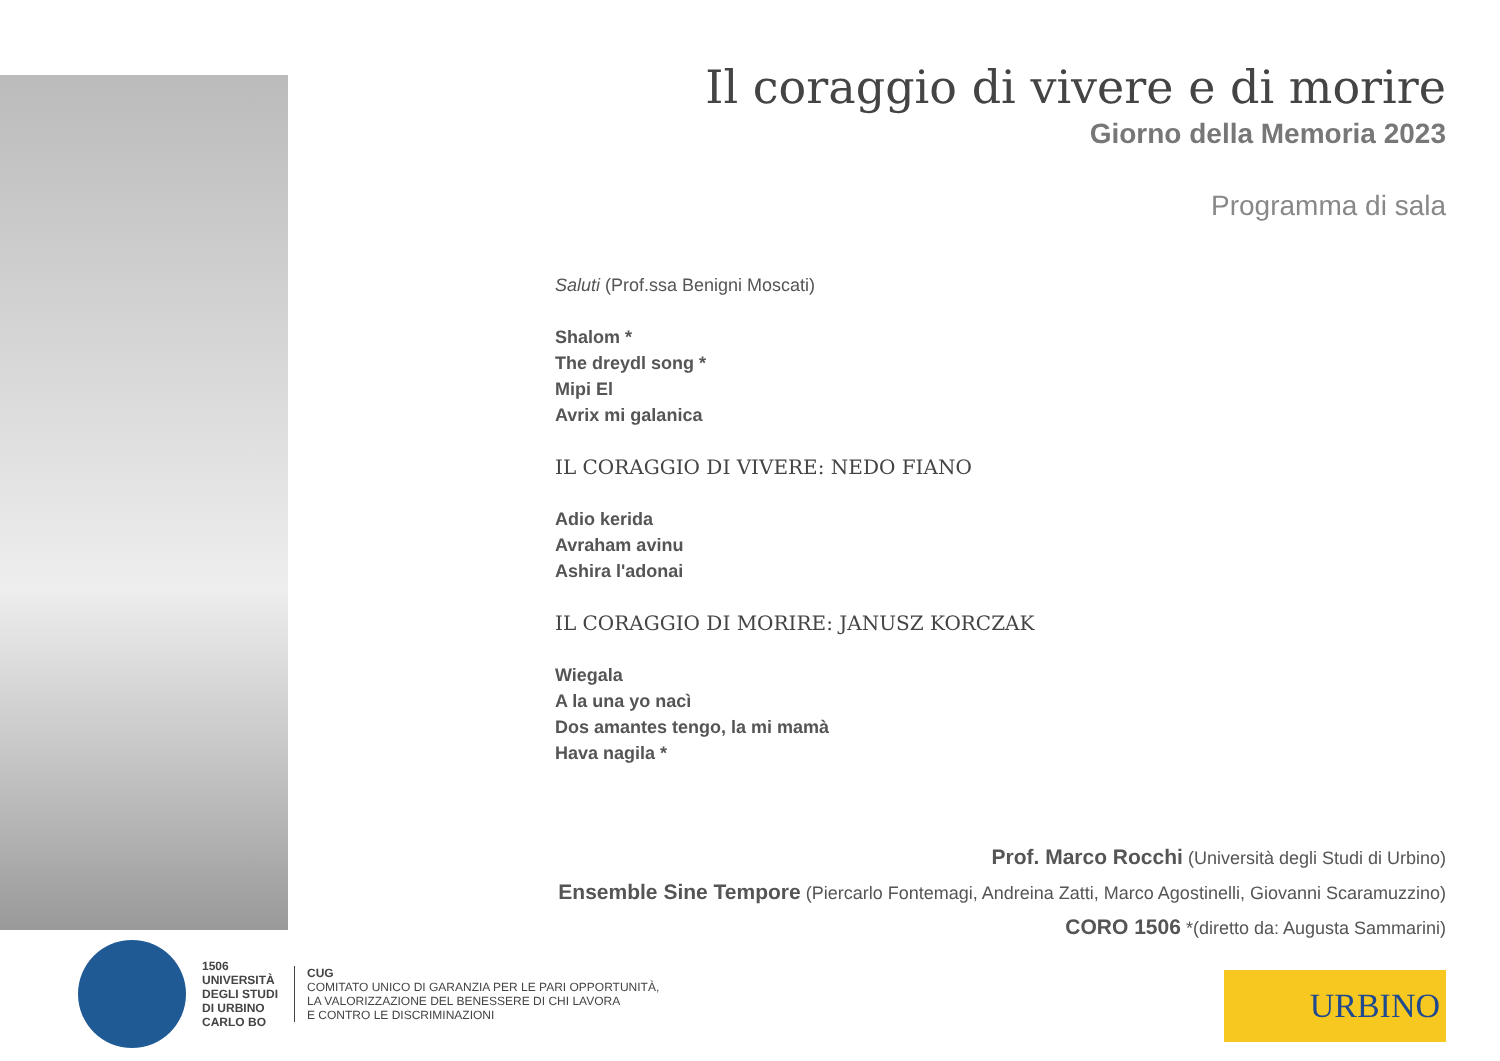Il coraggio di vivere e di morire
Giorno della Memoria 2023
Programma di sala
Saluti (Prof.ssa Benigni Moscati)
Shalom *
The dreydl song *
Mipi El
Avrix mi galanica
IL CORAGGIO DI VIVERE: NEDO FIANO
Adio kerida
Avraham avinu
Ashira l'adonai
IL CORAGGIO DI MORIRE: JANUSZ KORCZAK
Wiegala
A la una yo nacì
Dos amantes tengo, la mi mamà
Hava nagila *
Prof. Marco Rocchi (Università degli Studi di Urbino)
Ensemble Sine Tempore (Piercarlo Fontemagi, Andreina Zatti, Marco Agostinelli, Giovanni Scaramuzzino)
CORO 1506 *(diretto da: Augusta Sammarini)
1506
UNIVERSITÀ
DEGLI STUDI
DI URBINO
CARLO BO
CUG
COMITATO UNICO DI GARANZIA PER LE PARI OPPORTUNITÀ,
LA VALORIZZAZIONE DEL BENESSERE DI CHI LAVORA
E CONTRO LE DISCRIMINAZIONI
URBINO